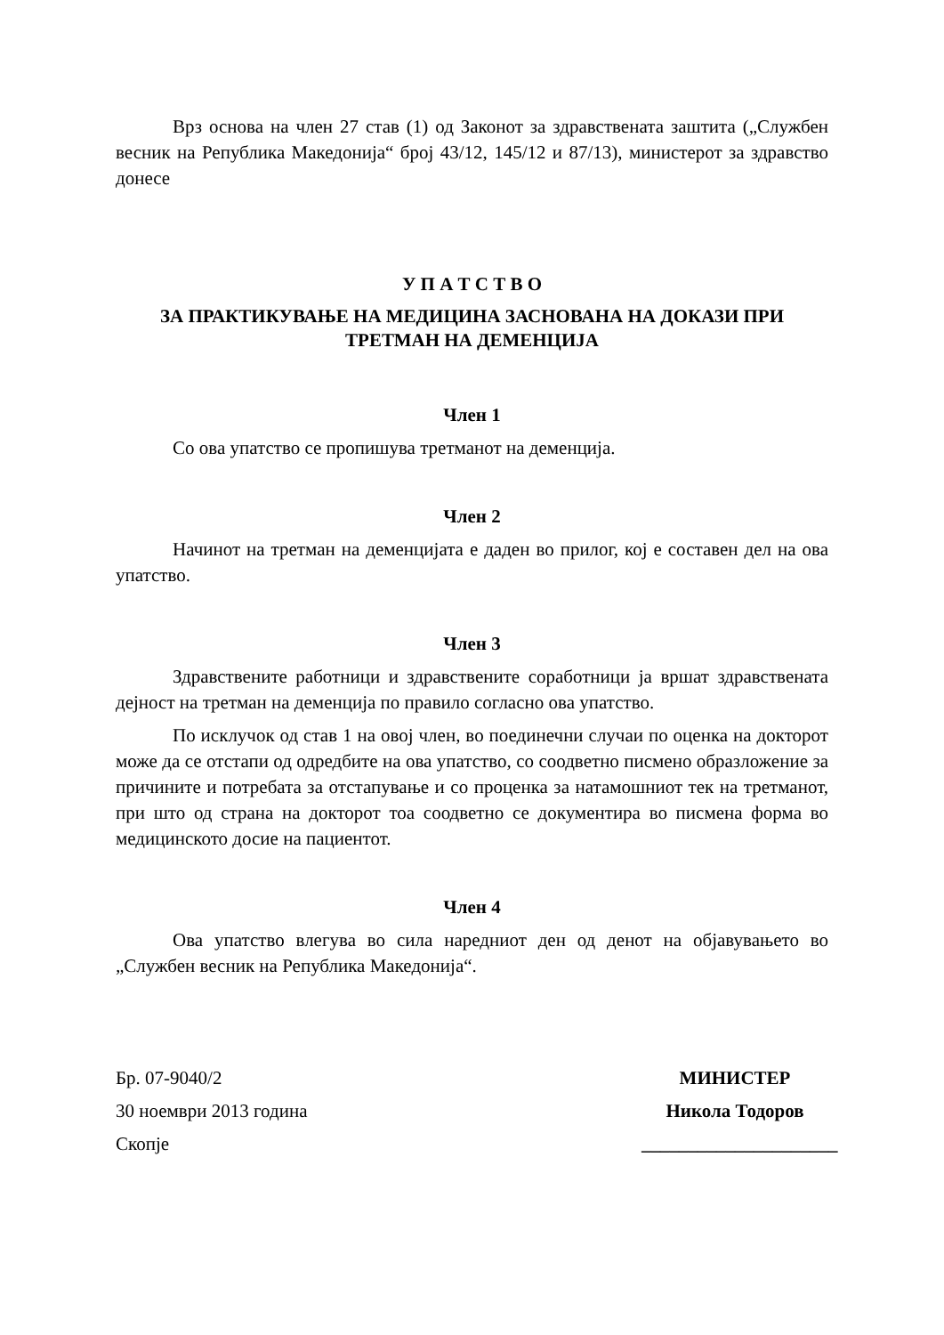Врз основа на член 27 став (1) од Законот за здравствената заштита („Службен весник на Република Македонија“ број 43/12, 145/12 и 87/13), министерот за здравство донесе
У П А Т С Т В О
ЗА ПРАКТИКУВАЊЕ НА МЕДИЦИНА ЗАСНОВАНА НА ДОКАЗИ ПРИ ТРЕТМАН НА ДЕМЕНЦИЈА
Член 1
Со ова упатство се пропишува третманот на деменција.
Член 2
Начинот на третман на деменцијата е даден во прилог, кој е составен дел на ова упатство.
Член 3
Здравствените работници и здравствените соработници ја вршат здравствената дејност на третман на деменција по правило согласно ова упатство.
По исклучок од став 1 на овој член, во поединечни случаи по оценка на докторот може да се отстапи од одредбите на ова упатство, со соодветно писмено образложение за причините и потребата за отстапување и со проценка за натамошниот тек на третманот, при што од страна на докторот тоа соодветно се документира во писмена форма во медицинското досие на пациентот.
Член 4
Ова упатство влегува во сила наредниот ден од денот на објавувањето во „Службен весник на Република Македонија“.
Бр. 07-9040/2
30 ноември 2013 година
Скопје
МИНИСТЕР
Никола Тодоров
_____________________